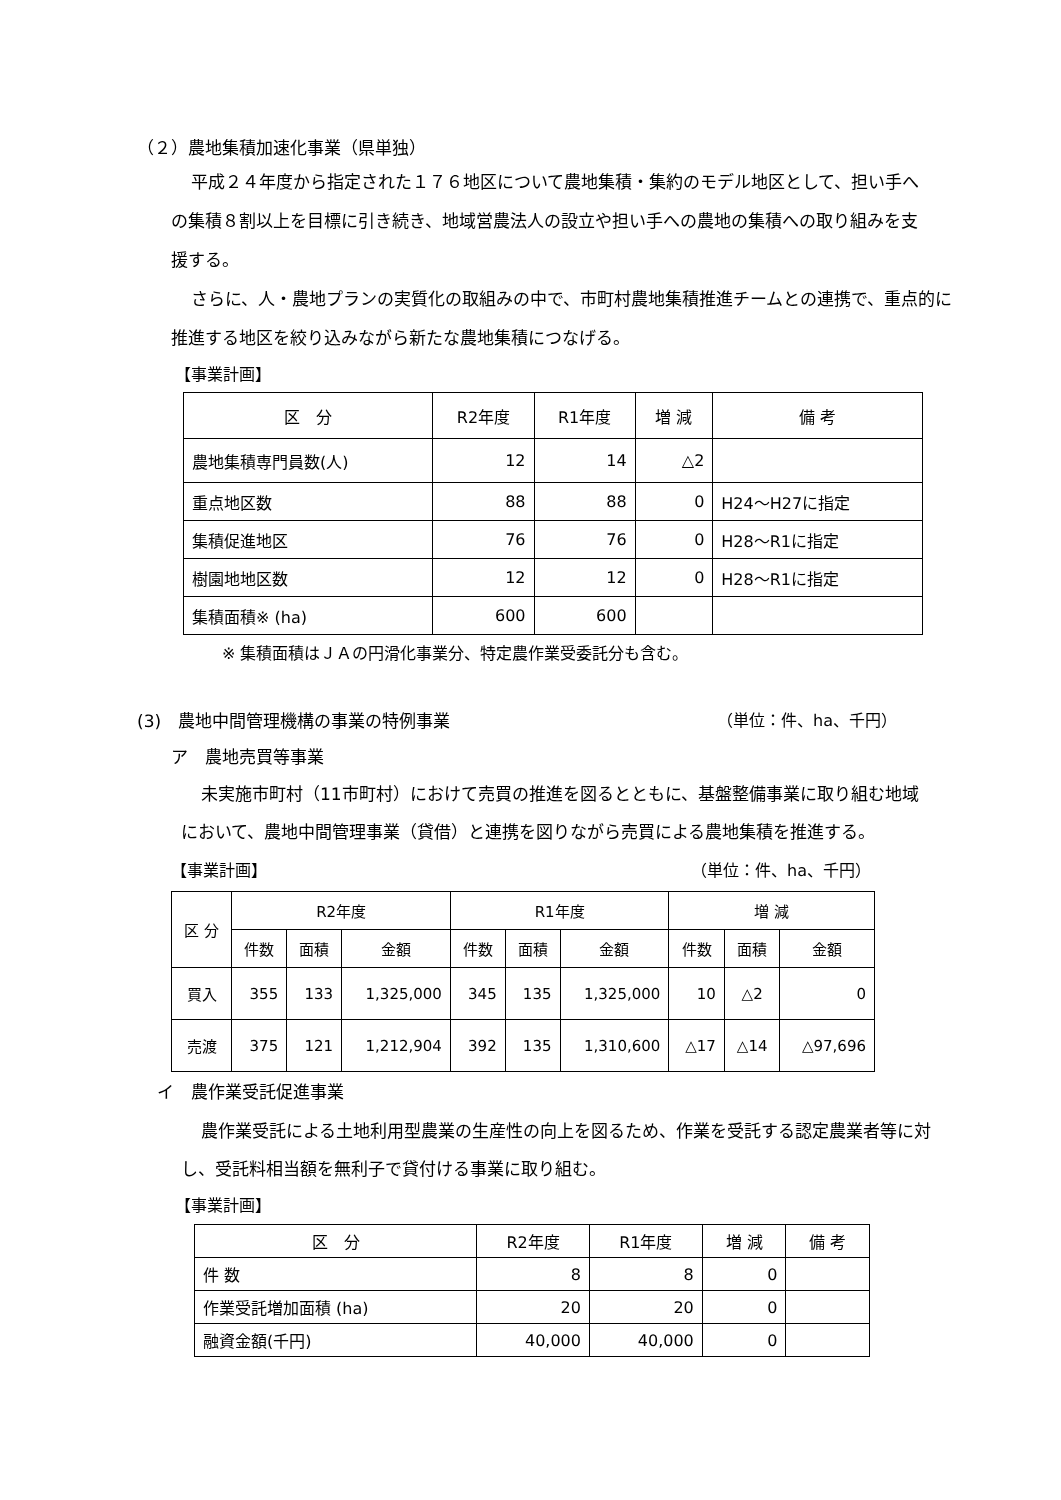（２）農地集積加速化事業（県単独）
平成２４年度から指定された１７６地区について農地集積・集約のモデル地区として、担い手への集積８割以上を目標に引き続き、地域営農法人の設立や担い手への農地の集積への取り組みを支援する。
さらに、人・農地プランの実質化の取組みの中で、市町村農地集積推進チームとの連携で、重点的に推進する地区を絞り込みながら新たな農地集積につなげる。
【事業計画】
| 区 分 | R2年度 | R1年度 | 増 減 | 備 考 |
| 農地集積専門員数(人) | 12 | 14 | △2 | |
| 重点地区数 | 88 | 88 | 0 | H24～H27に指定 |
| 集積促進地区 | 76 | 76 | 0 | H28～R1に指定 |
| 樹園地地区数 | 12 | 12 | 0 | H28～R1に指定 |
| 集積面積※ (ha) | 600 | 600 | | |
※ 集積面積はＪＡの円滑化事業分、特定農作業受委託分も含む。
(3)　農地中間管理機構の事業の特例事業 （単位：件、ha、千円）
ア　農地売買等事業
未実施市町村（11市町村）におけて売買の推進を図るとともに、基盤整備事業に取り組む地域において、農地中間管理事業（貸借）と連携を図りながら売買による農地集積を推進する。
【事業計画】 （単位：件、ha、千円）
| 区 分 | R2年度 | | | R1年度 | | | 増 減 | | |
| | 件数 | 面積 | 金額 | 件数 | 面積 | 金額 | 件数 | 面積 | 金額 |
| 買入 | 355 | 133 | 1,325,000 | 345 | 135 | 1,325,000 | 10 | △2 | 0 |
| 売渡 | 375 | 121 | 1,212,904 | 392 | 135 | 1,310,600 | △17 | △14 | △97,696 |
イ　農作業受託促進事業
農作業受託による土地利用型農業の生産性の向上を図るため、作業を受託する認定農業者等に対し、受託料相当額を無利子で貸付ける事業に取り組む。
【事業計画】
| 区 分 | R2年度 | R1年度 | 増 減 | 備 考 |
| 件 数 | 8 | 8 | 0 | |
| 作業受託増加面積 (ha) | 20 | 20 | 0 | |
| 融資金額(千円) | 40,000 | 40,000 | 0 | |